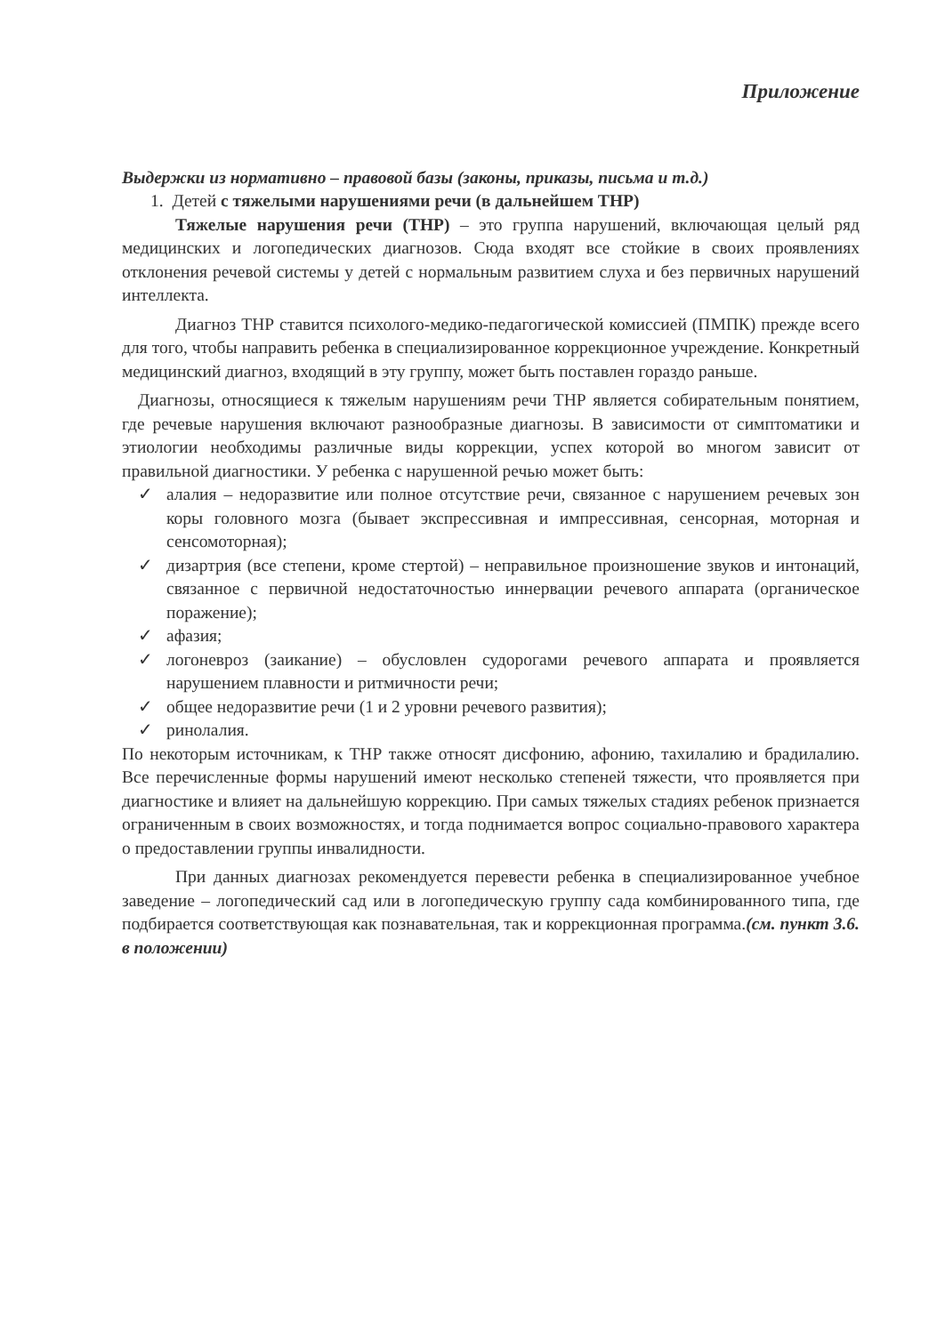Приложение
Выдержки из нормативно – правовой базы (законы, приказы, письма и т.д.)
1. Детей с тяжелыми нарушениями речи (в дальнейшем ТНР)
Тяжелые нарушения речи (ТНР) – это группа нарушений, включающая целый ряд медицинских и логопедических диагнозов. Сюда входят все стойкие в своих проявлениях отклонения речевой системы у детей с нормальным развитием слуха и без первичных нарушений интеллекта.
Диагноз ТНР ставится психолого-медико-педагогической комиссией (ПМПК) прежде всего для того, чтобы направить ребенка в специализированное коррекционное учреждение. Конкретный медицинский диагноз, входящий в эту группу, может быть поставлен гораздо раньше.
Диагнозы, относящиеся к тяжелым нарушениям речи ТНР является собирательным понятием, где речевые нарушения включают разнообразные диагнозы. В зависимости от симптоматики и этиологии необходимы различные виды коррекции, успех которой во многом зависит от правильной диагностики. У ребенка с нарушенной речью может быть:
✓ алалия – недоразвитие или полное отсутствие речи, связанное с нарушением речевых зон коры головного мозга (бывает экспрессивная и импрессивная, сенсорная, моторная и сенсомоторная);
✓ дизартрия (все степени, кроме стертой) – неправильное произношение звуков и интонаций, связанное с первичной недостаточностью иннервации речевого аппарата (органическое поражение);
✓ афазия;
✓ логоневроз (заикание) – обусловлен судорогами речевого аппарата и проявляется нарушением плавности и ритмичности речи;
✓ общее недоразвитие речи (1 и 2 уровни речевого развития);
✓ ринолалия.
По некоторым источникам, к ТНР также относят дисфонию, афонию, тахилалию и брадилалию. Все перечисленные формы нарушений имеют несколько степеней тяжести, что проявляется при диагностике и влияет на дальнейшую коррекцию. При самых тяжелых стадиях ребенок признается ограниченным в своих возможностях, и тогда поднимается вопрос социально-правового характера о предоставлении группы инвалидности.
При данных диагнозах рекомендуется перевести ребенка в специализированное учебное заведение – логопедический сад или в логопедическую группу сада комбинированного типа, где подбирается соответствующая как познавательная, так и коррекционная программа.(см. пункт 3.6. в положении)